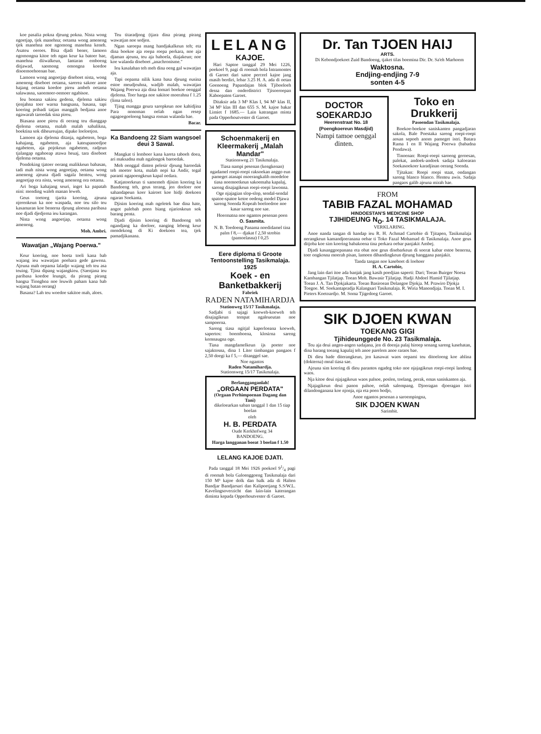koe pasalia pokna djeung pokna. Nista wong ngoetjap, tjek manehna; oetama wong ameneng tjek manehna noe ngomong manehna keneh. Asateu oeroes. Bisa djadi bener, lamoen ngomongna kitoe teh ngan keur ka batoer bae, manehna diiwalkeun, lantaran emboeng ditjawad, saomong omongna koedoe disoemoehoenan bae.
Lamoen wong angoetjap diseboet nista, wong ameneng diseboet oetama, sarerea sakoer anoe hajang oetama koedoe pireu ambeh oetama salawasna, saoemoer-oemoer ngabisoe.
Ieu boeana sakieu gedena, djelema sakieu tjenjahna toer warna bangsana, basana, tapi koering pribadi tatjan manggih bedjana anoe ngawarah taroedak sina pireu.
Biasana anoe pireu di oerang teu dianggap djelema oetama, malah malah sabalikna, boektina sok diheureujan, dipake loeloetjon.
Lamoen aja djelema ditanja, ngabetem, boga kahajang, ngabetem, aja kateupanoedjoe ngabetem, aja pojokeun ngabetem, radjeun tjalangap ngahoeap atawa heuaj, tara diseboet djelema oetama.
Pondoking tjatoer oerang malikkeun babasan, tadi mah nista wong angoetjap, oetama wong ameneng ajeuna djadi sagala henteu, wong angoetjap ora nista, wong ameneng ora oetama.
Ari boga kahajang seuri, inget ka papatah nini: mending waleh manan leweh.
Geus toetoeg tjarita koering, ajeuna njerenkeun ka noe waspada, noe teu silo teu kasamaran koe benerna djeung aloesna paribasa noe djadi djedjerna ieu karangan.
Nista wong angoetjap, oetama wong ameneng.
Moh. Ambri.
Wawatjan „Wajang Poerwa."
Keur koering, noe boeta toeli kana bab wajang ieu wawatjan poehara gede gawena. Ajeuna mah oepama laladjo wajang teh teu asa teuing. Tjina dipang wajangkieu. (Saenjana ieu paribasa koedoe leungit, da pirang pirang bangsa Tionghoa noe leuwih paham kana bab wajang batan oerang)
Basana? Lah teu woedoe sakitoe mah, aloes.
Teu titaradjong (tjara dina pirang pirang wawatjan noe sedjen.
Ngan saroepa mang handjakalkeun teh; eta dina boekoe aja roepa roepa perkara, noe aja djaman ajeuna, teu aja bahoela, diajakeun; noe koe walanda diseboet „anachronisme."
Ieu kasalahan teh meh dina oeng gal wawatjan aja.
Tapi oepama nilik kana basa djeung eusina estoe meudjeuhna, wadjib malah, wawatjan Wajang Poerwa aja dina lomari boekoe oenggal djelema. Toer harga noe sakitoe moerahna f 1.25 (lima talen).
Tjing mangga geura sarepkeun noe kahidjina Para nonoman oelah ngan resep ngagoegoeloeng bangsa roman walanda bae.
Bacar.
Ka Bandoeng 22 Siam wangsoel deui 3 Sawal.
Mangkat ti lemboer kana kareta taboeh doea, ari maksadna mah ngalongok baroedak.
Meh oenggal dinten pelesir djeung baroedak teh moeter kota, malah nepi ka Andir, tegal paranti ngapoengkeun kapal oedara.
Katjatoerkeun ti samemeh djisim koering ka Bandoeng teh, geus terang, jen doeloer noe sahandapeun koer kairoet koe hidji doekoen ngaran Soekanta.
Djisim koering mah ngeletek bae dina hate, angot palebah poen biang njarioskeun sok barang penta.
Djadi djisim koering di Bandoeng teh ngandjang ka doeloer, nanging lebeng keur mendekong di Ki doekoen tea, tjek pamadjikanana.
LELANG
KAJOE.
Hari Saptoe tanggal 29 Mei 1226, poekoel 9, pagi di roemah bola Intramontes di Garoet dari satoe perceel kajoe jang masih berdiri, lebar 3.25 H. A. ada di oetan Goenoeng Papandajan blok Tjiboeloeh dessa dan onderdistrict Tjisoeroepan Kaboepaten Garoet.
Ditaksir ada 3 M³ Klas I, 94 M³ klas II, 34 M³ klas III dan 655 S. M. kajoe bakar Limiet f 1685.— Lain katrangan minta pada Opperhoutvester di Garoet.
Schoenmakerij en Kleermakerij „Malah Mandar"
Stationsweg 21 Tasikmalaja.
Tiasa nampi pesenan (kengkenan) ngadamel roepi-roepi raksoekan anggo eun pameget atanapi nsoerangkalih moedeloe tiasa noemoetkeun sakoemaha kapalaj, sareng disajagikeun roepi-roepi lawonna.
Oge njajagian slop-slop, sendal-sendal spatoe-spatoe ketoe oedeng model Djawa sareng Soenda Kopeah boeloedroe noe kasar sareng noe sae.
Hoermatna noe ngantos pesenan poen
O. Sasmita.
N. B. Toedoeng Panama noedidamel tina palm f 8,— djakat f 2,50 strobin (pamoelasna) f 0,25
Eere diploma ti Groote Tentoonstelling Tasikmalaja. 1925
Koek - en Banketbakkerij
Fabriek
RADEN NATAMIHARDJA
Stationweg 15/17 Tasikmalaja.
Sadjabi ti sajagi koeweh-koeweh teh disajagikeun tempat ngaleueutan noe sampoerna.
Sareng tiasa ngitjal kaperloeana koeweh, sapertos: boemboena, klosirna sareng kemnaugna oge.
Tiasa mangdamelkeun ijs poeter noe sajaktosna, dina 1 Liter timbangan pangaos f 2,50 doegi ka f 5,— ditanggel sae.
Noe ngantos
Raden Natamihardja.
Stationsweg 15/17 Tasikmalaja.
Berlangganganlah!
„ORGAAN PERDATA"
(Orgaan Perhimpoenan Dagang dan Tani)
dikeloearkan saban tanggal 1 dan 15 tiap boelan
oleh
H. B. PERDATA
Oude Kerkhofweg 34
BANDOENG.
Harga langganan boeat 3 boelan f 1.50
LELANG KAJOE DJATI.
Pada tanggal 18 Mei 1926 poekoel 91/4 pagi di roemah bola Galoenggoeng Tasikmalaja dari 150 M³ kajoe dolk dan balk ada di Halten Bandjar Bandjarsari dan Kalipoetjang S.S/W.L. Kavelingsoverzicht dan lain-lain katerangan diminta kepada Opperhoutvester di Garoet.
Dr. Tan TJOEN HAIJ
ARTS.
Di Kebondjoekoet Zuid Bandoeng, tjaket tilas boemina Dir. Dr. Sa'eh Marhoem
Waktosna.
Endjing-endjing 7-9
sonten 4-5
DOCTOR SOEKARDJO
Heerenstraat No. 18
(Poengkoereun Masdjid)
Nampi tamoe oenggal dinten.
Toko en Drukkerij
Pasoendan Tasikmalaja.
Boekoe-boekoe saniskanten pangadjaran sakola, Bale Poestaka sareng roepi-roepi aosan sepoeh anom pameget istri. Batara Rama I en II Wajang Poerwa (babadna Pendawa).
Tinoenan: Roepi-roepi saroeng geroesan, palekat, andoek-andoek sadaja kaloearan Soekasoekoer karadjinan oerang Soenda.
Tjitakan: Roepi roepi staat, ondangan sareng blanco blanco. Henteu awis. Sadaja pangaos galib ajeuna mirah bae.
FROM
TABIB FAZAL MOHAMAD
HINDOESTAN'S MEDICINE SHOP
TJIHIDEUNG N<sub>O</sub>. 14 TASIKMALAJA.
VERKLARING.
Anoe nanda tangan di handap ieu R. H. Achmad Cartobie di Tjitapen, Tasikmalaja nerangkeun kamandjoeranana oebar ti Toko Fazal Mohamad di Tasikmalaja. Anoe geus ditjoba koe sim koering babakoena tina perkara oebar panjakit Ambej.
Djadi kasanggoepanana eta obat noe geus disebarkeun di soerat kabar estoe benerna, toer ongkosna moerah pisan, lamoen dibandingkeun djeung hanggana panjakit.
Tanda tangan noe kaseboet di loehoer
H. A. Cartobie,
Jang lain dari itoe ada banjak jang kasih poedjian saperti: Dari; Toean Buirger Noesa Kambangan Tjilatjap. Toean Moh. Bawasir Tjilatjap. Hadji Abdoel Hamid Tjilatjap. Toean J. A. Tan Djokjakarta. Toean Basiroean Delangoe Djokja. M. Prawiro Djokja Toegoe. M. Soekantapradja Kalangsari Tasikmalaja. R. Wiria Manondjaja. Toean M. I. Pieters Koetoardjo. M. Soma Tjigedoeg Garoet.
SIK DJOEN KWAN
TOEKANG GIGI
Tjihideunggede No. 23 Tasikmalaja.
Teu aja deui angen-angen sadajana, jen di doenja palaj hiroep senang sareng kasehatan, dina barang toeang kapalaj teh anoe parelem anoe raraos bae.
Di dieu bade diterangkeun, jen kasawat waos oepami teu ditoeloeng koe ahlina (dokterna) moal tiasa sae.
Ajeuna sim koering di dieu parantos ngadeg toko noe njajagikeun roepi-roepi landong waos.
Nja kitoe deui njajagikeun waos palsoe, poslen, toelang, perak, emas saniskanten aja.
Njajagikeun deui panon palsoe, oelah salempang. Djoeragan djoeragan istri dilandonganana koe njonja, nja eta poen bodjo,
Anoe ngantos pesenan a saroempingna,
SIK DJOEN KWAN
Sarimbit.